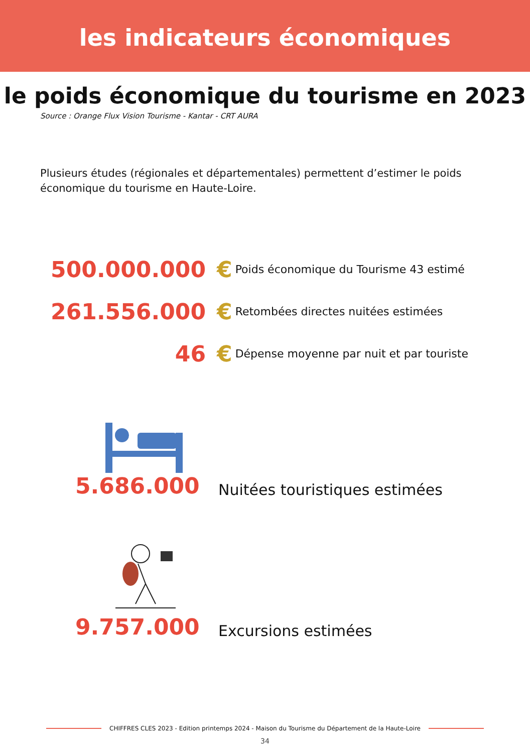les indicateurs économiques
le poids économique du tourisme en 2023
Source : Orange Flux Vision Tourisme - Kantar - CRT AURA
Plusieurs études (régionales et départementales) permettent d’estimer le poids économique du tourisme en Haute-Loire.
500.000.000 €
Poids économique du Tourisme 43 estimé
261.556.000 €
Retombées directes nuitées estimées
46 €
Dépense moyenne par nuit et par touriste
5.686.000
Nuitées touristiques estimées
9.757.000
Excursions estimées
CHIFFRES CLES 2023 - Edition printemps 2024 - Maison du Tourisme du Département de la Haute-Loire
34